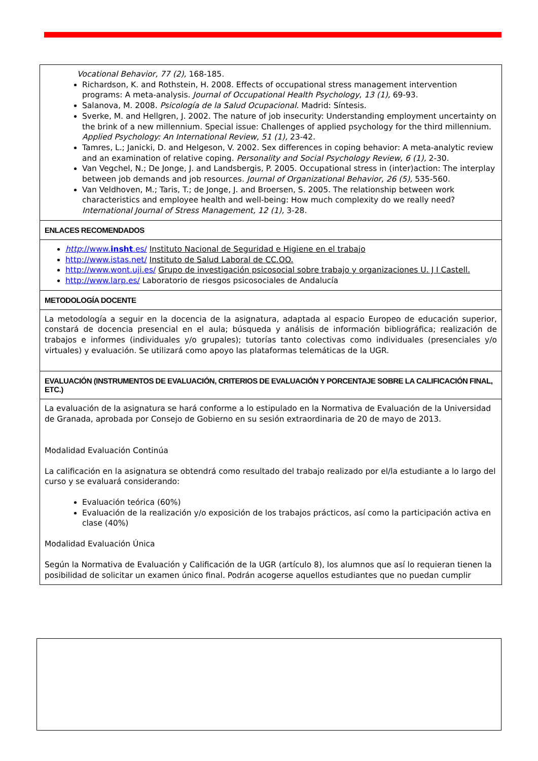Vocational Behavior, 77 (2), 168-185.
Richardson, K. and Rothstein, H. 2008. Effects of occupational stress management intervention programs: A meta-analysis. Journal of Occupational Health Psychology, 13 (1), 69-93.
Salanova, M. 2008. Psicología de la Salud Ocupacional. Madrid: Síntesis.
Sverke, M. and Hellgren, J. 2002. The nature of job insecurity: Understanding employment uncertainty on the brink of a new millennium. Special issue: Challenges of applied psychology for the third millennium. Applied Psychology: An International Review, 51 (1), 23-42.
Tamres, L.; Janicki, D. and Helgeson, V. 2002. Sex differences in coping behavior: A meta-analytic review and an examination of relative coping. Personality and Social Psychology Review, 6 (1), 2-30.
Van Vegchel, N.; De Jonge, J. and Landsbergis, P. 2005. Occupational stress in (inter)action: The interplay between job demands and job resources. Journal of Organizational Behavior, 26 (5), 535-560.
Van Veldhoven, M.; Taris, T.; de Jonge, J. and Broersen, S. 2005. The relationship between work characteristics and employee health and well-being: How much complexity do we really need? International Journal of Stress Management, 12 (1), 3-28.
ENLACES RECOMENDADOS
http://www.insht.es/ Instituto Nacional de Seguridad e Higiene en el trabajo
http://www.istas.net/ Instituto de Salud Laboral de CC.OO.
http://www.wont.uji.es/ Grupo de investigación psicosocial sobre trabajo y organizaciones U. J I Castell.
http://www.larp.es/ Laboratorio de riesgos psicosociales de Andalucía
METODOLOGÍA DOCENTE
La metodología a seguir en la docencia de la asignatura, adaptada al espacio Europeo de educación superior, constará de docencia presencial en el aula; búsqueda y análisis de información bibliográfica; realización de trabajos e informes (individuales y/o grupales); tutorías tanto colectivas como individuales (presenciales y/o virtuales) y evaluación. Se utilizará como apoyo las plataformas telemáticas de la UGR.
EVALUACIÓN (INSTRUMENTOS DE EVALUACIÓN, CRITERIOS DE EVALUACIÓN Y PORCENTAJE SOBRE LA CALIFICACIÓN FINAL, ETC.)
La evaluación de la asignatura se hará conforme a lo estipulado en la Normativa de Evaluación de la Universidad de Granada, aprobada por Consejo de Gobierno en su sesión extraordinaria de 20 de mayo de 2013.
Modalidad Evaluación Continúa
La calificación en la asignatura se obtendrá como resultado del trabajo realizado por el/la estudiante a lo largo del curso y se evaluará considerando:
Evaluación teórica (60%)
Evaluación de la realización y/o exposición de los trabajos prácticos, así como la participación activa en clase (40%)
Modalidad Evaluación Única
Según la Normativa de Evaluación y Calificación de la UGR (artículo 8), los alumnos que así lo requieran tienen la posibilidad de solicitar un examen único final. Podrán acogerse aquellos estudiantes que no puedan cumplir